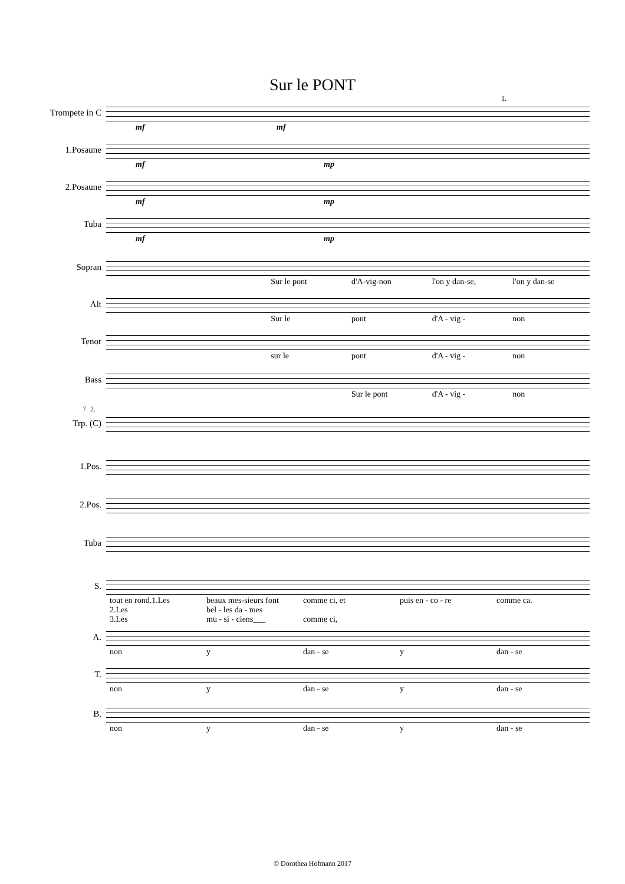Sur le PONT
1.
Trompete in C
mf mf
1.Posaune
mf mp
2.Posaune
mf mp
Tuba
mf mp
Sopran
Sur le pont d'A-vig-non l'on y dan-se, l'on y dan-se
Alt
Sur le pont d'A - vig - non
Tenor
sur le pont d'A - vig - non
Bass
Sur le pont d'A - vig - non
7 2.
Trp. (C)
1.Pos.
2.Pos.
Tuba
S.
tout en rond.1.Les
2.Les
3.Les beaux mes-sieurs font
bel - les da - mes
mu - si - ciens___ comme ci, et
comme ci, puis en - co - re comme ca.
A.
non y dan - se y dan - se
T.
non y dan - se y dan - se
B.
non y dan - se y dan - se
© Dorothea Hofmann 2017